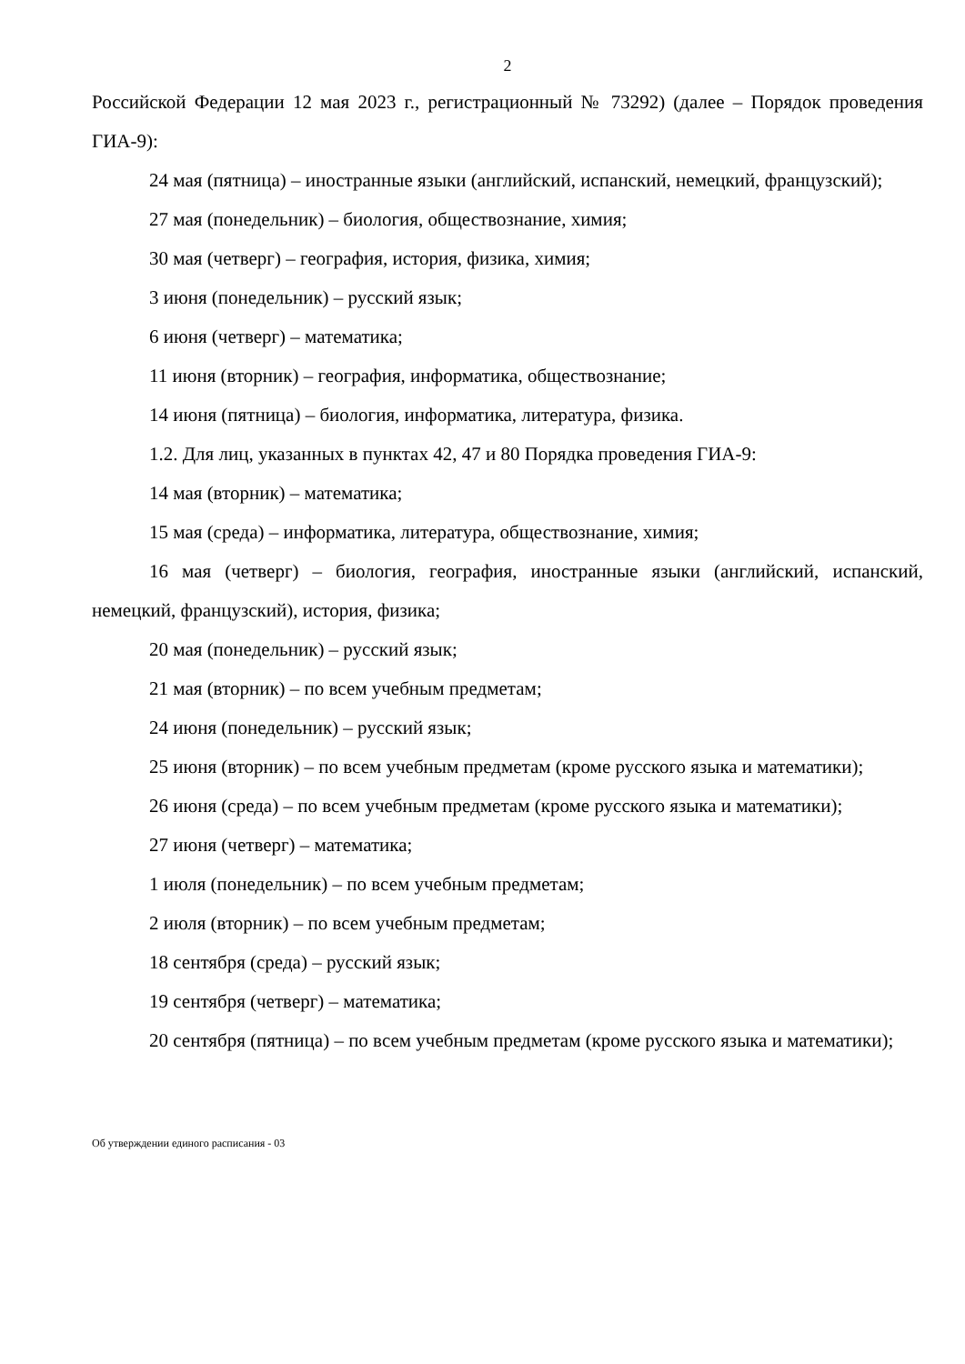2
Российской Федерации 12 мая 2023 г., регистрационный № 73292) (далее – Порядок проведения ГИА-9):
24 мая (пятница) – иностранные языки (английский, испанский, немецкий, французский);
27 мая (понедельник) – биология, обществознание, химия;
30 мая (четверг) – география, история, физика, химия;
3 июня (понедельник) – русский язык;
6 июня (четверг) – математика;
11 июня (вторник) – география, информатика, обществознание;
14 июня (пятница) – биология, информатика, литература, физика.
1.2. Для лиц, указанных в пунктах 42, 47 и 80 Порядка проведения ГИА-9:
14 мая (вторник) – математика;
15 мая (среда) – информатика, литература, обществознание, химия;
16 мая (четверг) – биология, география, иностранные языки (английский, испанский, немецкий, французский), история, физика;
20 мая (понедельник) – русский язык;
21 мая (вторник) – по всем учебным предметам;
24 июня (понедельник) – русский язык;
25 июня (вторник) – по всем учебным предметам (кроме русского языка и математики);
26 июня (среда) – по всем учебным предметам (кроме русского языка и математики);
27 июня (четверг) – математика;
1 июля (понедельник) – по всем учебным предметам;
2 июля (вторник) – по всем учебным предметам;
18 сентября (среда) – русский язык;
19 сентября (четверг) – математика;
20 сентября (пятница) – по всем учебным предметам (кроме русского языка и математики);
Об утверждении единого расписания - 03